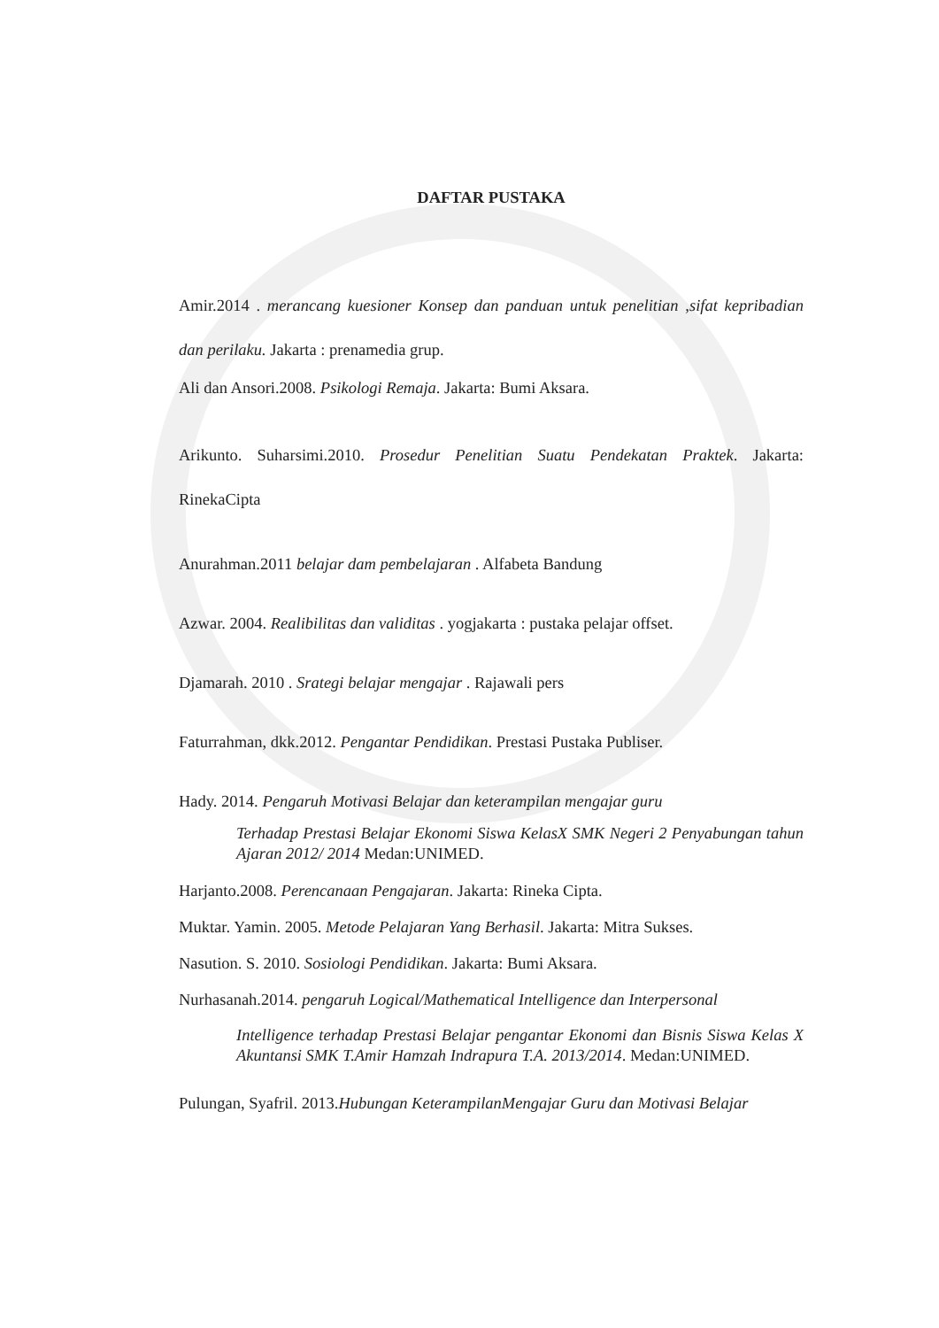DAFTAR PUSTAKA
Amir.2014 . merancang kuesioner Konsep dan panduan untuk penelitian ,sifat kepribadian dan perilaku. Jakarta : prenamedia grup.
Ali dan Ansori.2008. Psikologi Remaja. Jakarta: Bumi Aksara.
Arikunto. Suharsimi.2010. Prosedur Penelitian Suatu Pendekatan Praktek. Jakarta: RinekaCipta
Anurahman.2011 belajar dam pembelajaran . Alfabeta Bandung
Azwar. 2004. Realibilitas dan validitas . yogjakarta : pustaka pelajar offset.
Djamarah. 2010 . Srategi belajar mengajar . Rajawali pers
Faturrahman, dkk.2012. Pengantar Pendidikan. Prestasi Pustaka Publiser.
Hady. 2014. Pengaruh Motivasi Belajar dan keterampilan mengajar guru
Terhadap Prestasi Belajar Ekonomi Siswa KelasX SMK Negeri 2 Penyabungan tahun Ajaran 2012/ 2014 Medan:UNIMED.
Harjanto.2008. Perencanaan Pengajaran. Jakarta: Rineka Cipta.
Muktar. Yamin. 2005. Metode Pelajaran Yang Berhasil. Jakarta: Mitra Sukses.
Nasution. S. 2010. Sosiologi Pendidikan. Jakarta: Bumi Aksara.
Nurhasanah.2014. pengaruh Logical/Mathematical Intelligence dan Interpersonal
Intelligence terhadap Prestasi Belajar pengantar Ekonomi dan Bisnis Siswa Kelas X Akuntansi SMK T.Amir Hamzah Indrapura T.A. 2013/2014. Medan:UNIMED.
Pulungan, Syafril. 2013.Hubungan KeterampilanMengajar Guru dan Motivasi Belajar